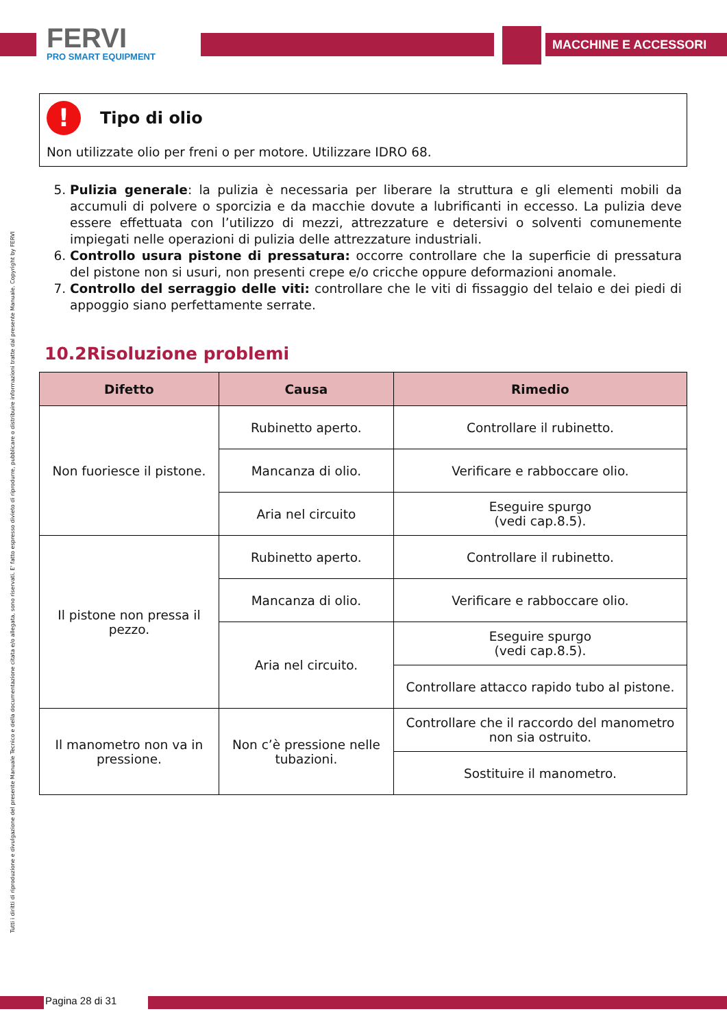FERVI
PRO SMART EQUIPMENT
MACCHINE E ACCESSORI
Tutti i diritti di riproduzione e divulgazione del presente Manuale Tecnico e della documentazione citata e/o allegata, sono riservati. E' fatto espresso divieto di riprodurre, pubblicare o distribuire informazioni tratte dal presente Manuale. Copyright by FERVI
! Tipo di olio
Non utilizzate olio per freni o per motore. Utilizzare IDRO 68.
5. Pulizia generale: la pulizia è necessaria per liberare la struttura e gli elementi mobili da accumuli di polvere o sporcizia e da macchie dovute a lubrificanti in eccesso. La pulizia deve essere effettuata con l’utilizzo di mezzi, attrezzature e detersivi o solventi comunemente impiegati nelle operazioni di pulizia delle attrezzature industriali.
6. Controllo usura pistone di pressatura: occorre controllare che la superficie di pressatura del pistone non si usuri, non presenti crepe e/o cricche oppure deformazioni anomale.
7. Controllo del serraggio delle viti: controllare che le viti di fissaggio del telaio e dei piedi di appoggio siano perfettamente serrate.
10.2Risoluzione problemi
| Difetto | Causa | Rimedio |
| --- | --- | --- |
| Non fuoriesce il pistone. | Rubinetto aperto. | Controllare il rubinetto. |
| | Mancanza di olio. | Verificare e rabboccare olio. |
| | Aria nel circuito | Eseguire spurgo (vedi cap.8.5). |
| Il pistone non pressa il pezzo. | Rubinetto aperto. | Controllare il rubinetto. |
| | Mancanza di olio. | Verificare e rabboccare olio. |
| | Aria nel circuito. | Eseguire spurgo (vedi cap.8.5). |
| | | Controllare attacco rapido tubo al pistone. |
| Il manometro non va in pressione. | Non c’è pressione nelle tubazioni. | Controllare che il raccordo del manometro non sia ostruito. |
| | | Sostituire il manometro. |
Pagina 28 di 31